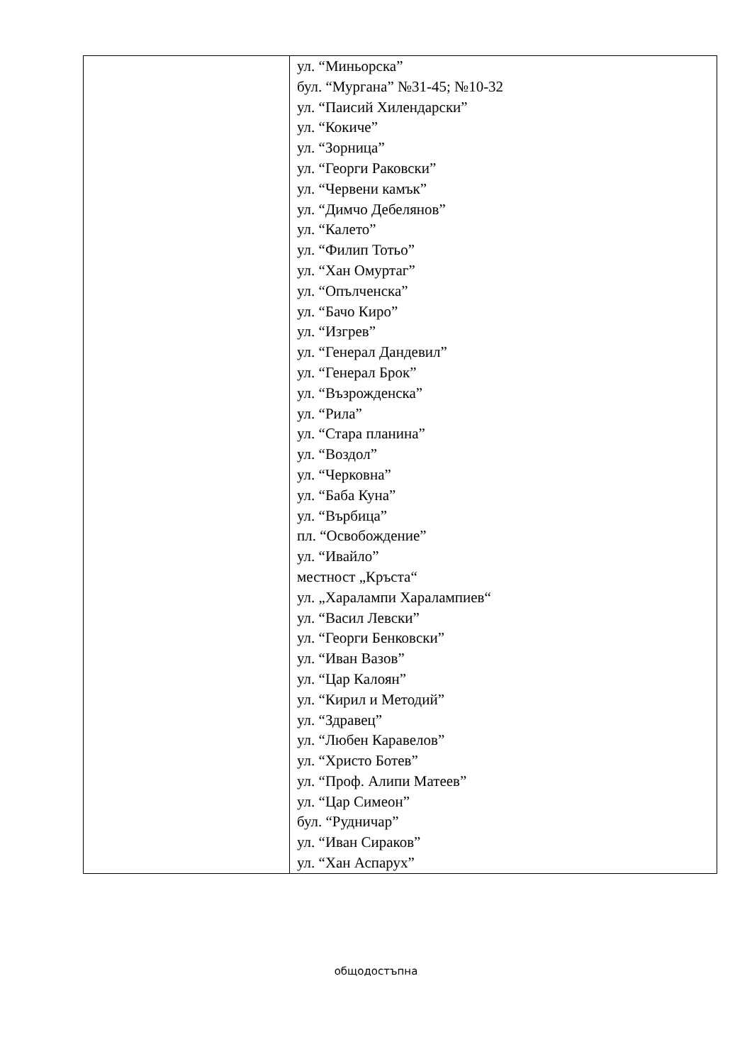| | ул. “Миньорска” бул. “Мургана” №31-45; №10-32 ул. “Паисий Хилендарски” ул. “Кокиче” ул. “Зорница” ул. “Георги Раковски” ул. “Червени камък” ул. “Димчо Дебелянов” ул. “Калето” ул. “Филип Тотьо” ул. “Хан Омуртаг” ул. “Опълченска” ул. “Бачо Киро” ул. “Изгрев” ул. “Генерал Дандевил” ул. “Генерал Брок” ул. “Възрожденска” ул. “Рила” ул. “Стара планина” ул. “Воздол” ул. “Черковна” ул. “Баба Куна” ул. “Върбица” пл. “Освобождение” ул. “Ивайло” местност „Кръста“ ул. „Харалампи Харалампиев“ ул. “Васил Левски” ул. “Георги Бенковски” ул. “Иван Вазов” ул. “Цар Калоян” ул. “Кирил и Методий” ул. “Здравец” ул. “Любен Каравелов” ул. “Христо Ботев” ул. “Проф. Алипи Матеев” ул. “Цар Симеон” бул. “Рудничар” ул. “Иван Сираков” ул. “Хан Аспарух” |
общодостъпна